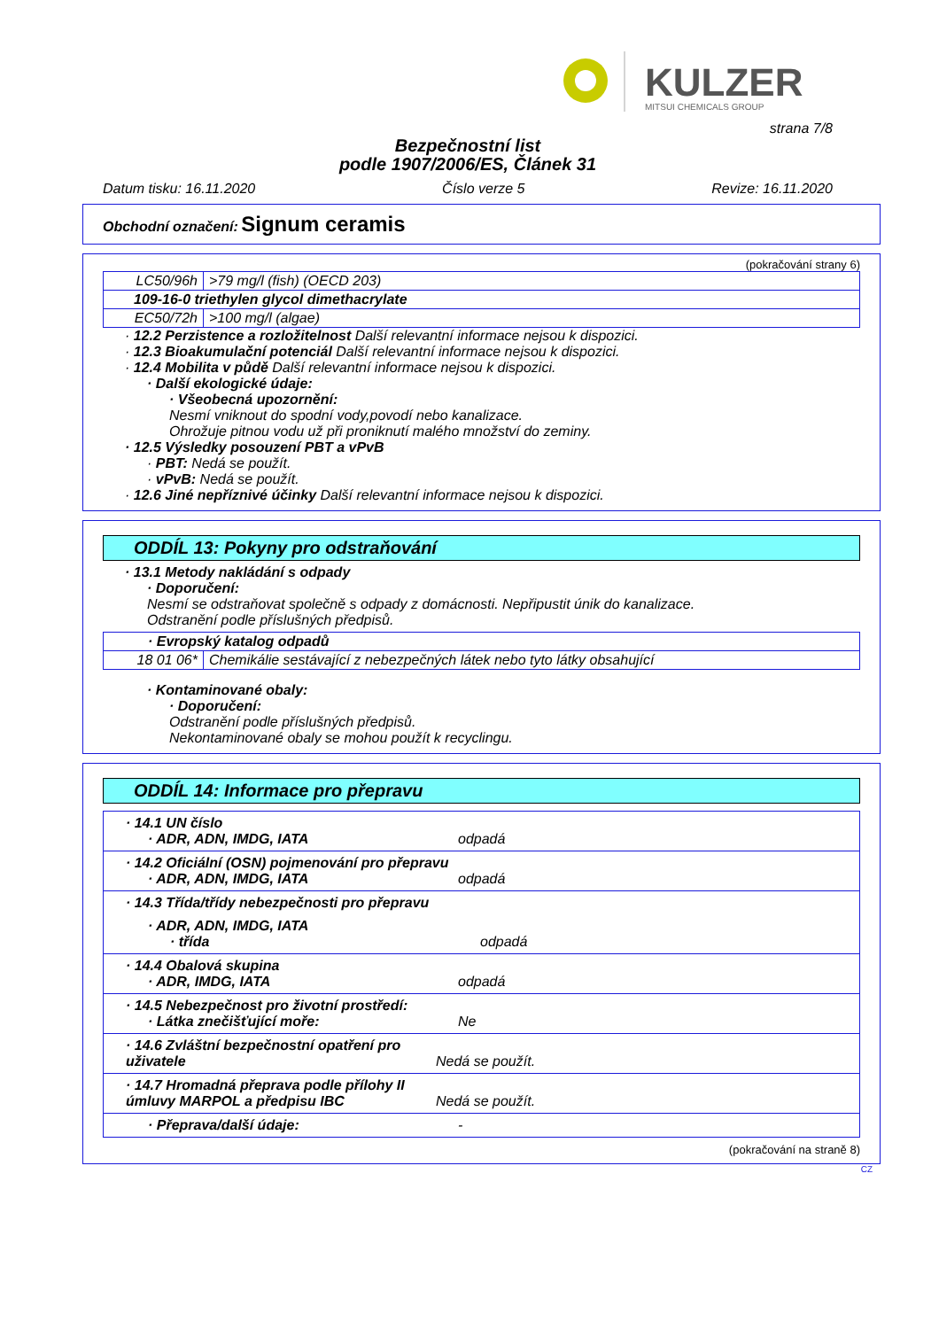KULZER
MITSUI CHEMICALS GROUP
strana 7/8
Bezpečnostní list
podle 1907/2006/ES, Článek 31
Datum tisku: 16.11.2020 Číslo verze 5 Revize: 16.11.2020
Obchodní označení: Signum ceramis
(pokračování strany 6)
| LC50/96h | >79 mg/l (fish) (OECD 203) |
| 109-16-0 triethylen glycol dimethacrylate | |
| EC50/72h | >100 mg/l (algae) |
· 12.2 Perzistence a rozložitelnost Další relevantní informace nejsou k dispozici.
· 12.3 Bioakumulační potenciál Další relevantní informace nejsou k dispozici.
· 12.4 Mobilita v půdě Další relevantní informace nejsou k dispozici.
· Další ekologické údaje:
· Všeobecná upozornění:
Nesmí vniknout do spodní vody,povodí nebo kanalizace.
Ohrožuje pitnou vodu už při proniknutí malého množství do zeminy.
· 12.5 Výsledky posouzení PBT a vPvB
· PBT: Nedá se použít.
· vPvB: Nedá se použít.
· 12.6 Jiné nepříznivé účinky Další relevantní informace nejsou k dispozici.
ODDÍL 13: Pokyny pro odstraňování
· 13.1 Metody nakládání s odpady
· Doporučení:
Nesmí se odstraňovat společně s odpady z domácnosti. Nepřipustit únik do kanalizace.
Odstranění podle příslušných předpisů.
| · Evropský katalog odpadů | |
| 18 01 06* | Chemikálie sestávající z nebezpečných látek nebo tyto látky obsahující |
· Kontaminované obaly:
· Doporučení:
Odstranění podle příslušných předpisů.
Nekontaminované obaly se mohou použít k recyclingu.
ODDÍL 14: Informace pro přepravu
· 14.1 UN číslo
· ADR, ADN, IMDG, IATA odpadá
· 14.2 Oficiální (OSN) pojmenování pro přepravu
· ADR, ADN, IMDG, IATA odpadá
· 14.3 Třída/třídy nebezpečnosti pro přepravu
· ADR, ADN, IMDG, IATA
· třída odpadá
· 14.4 Obalová skupina
· ADR, IMDG, IATA odpadá
· 14.5 Nebezpečnost pro životní prostředí:
· Látka znečišťující moře: Ne
· 14.6 Zvláštní bezpečnostní opatření pro
uživatele Nedá se použít.
· 14.7 Hromadná přeprava podle přílohy II
úmluvy MARPOL a předpisu IBC Nedá se použít.
· Přeprava/další údaje: -
(pokračování na straně 8)
CZ